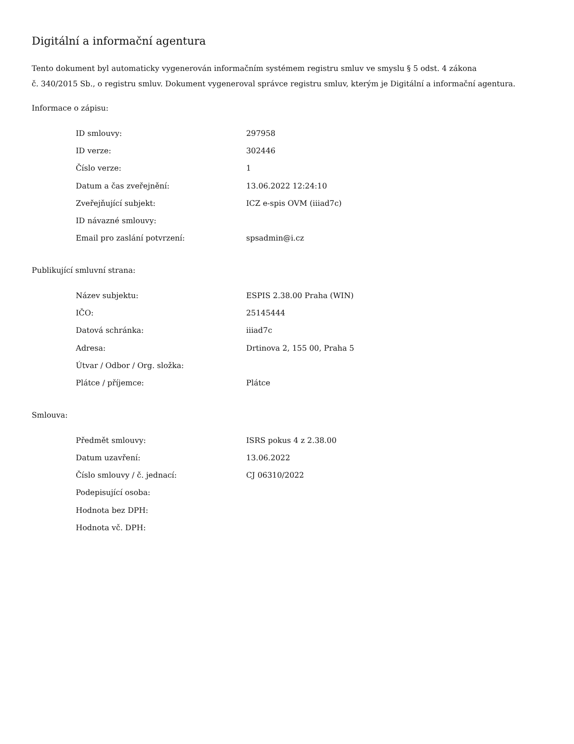Digitální a informační agentura
Tento dokument byl automaticky vygenerován informačním systémem registru smluv ve smyslu § 5 odst. 4 zákona
č. 340/2015 Sb., o registru smluv. Dokument vygeneroval správce registru smluv, kterým je Digitální a informační agentura.
Informace o zápisu:
| ID smlouvy: | 297958 |
| ID verze: | 302446 |
| Číslo verze: | 1 |
| Datum a čas zveřejnění: | 13.06.2022 12:24:10 |
| Zveřejňující subjekt: | ICZ e-spis OVM (iiiad7c) |
| ID návazné smlouvy: | |
| Email pro zaslání potvrzení: | spsadmin@i.cz |
Publikující smluvní strana:
| Název subjektu: | ESPIS 2.38.00 Praha (WIN) |
| IČO: | 25145444 |
| Datová schránka: | iiiad7c |
| Adresa: | Drtinova 2, 155 00, Praha 5 |
| Útvar / Odbor / Org. složka: | |
| Plátce / příjemce: | Plátce |
Smlouva:
| Předmět smlouvy: | ISRS pokus 4 z 2.38.00 |
| Datum uzavření: | 13.06.2022 |
| Číslo smlouvy / č. jednací: | CJ 06310/2022 |
| Podepisující osoba: | |
| Hodnota bez DPH: | |
| Hodnota vč. DPH: | |